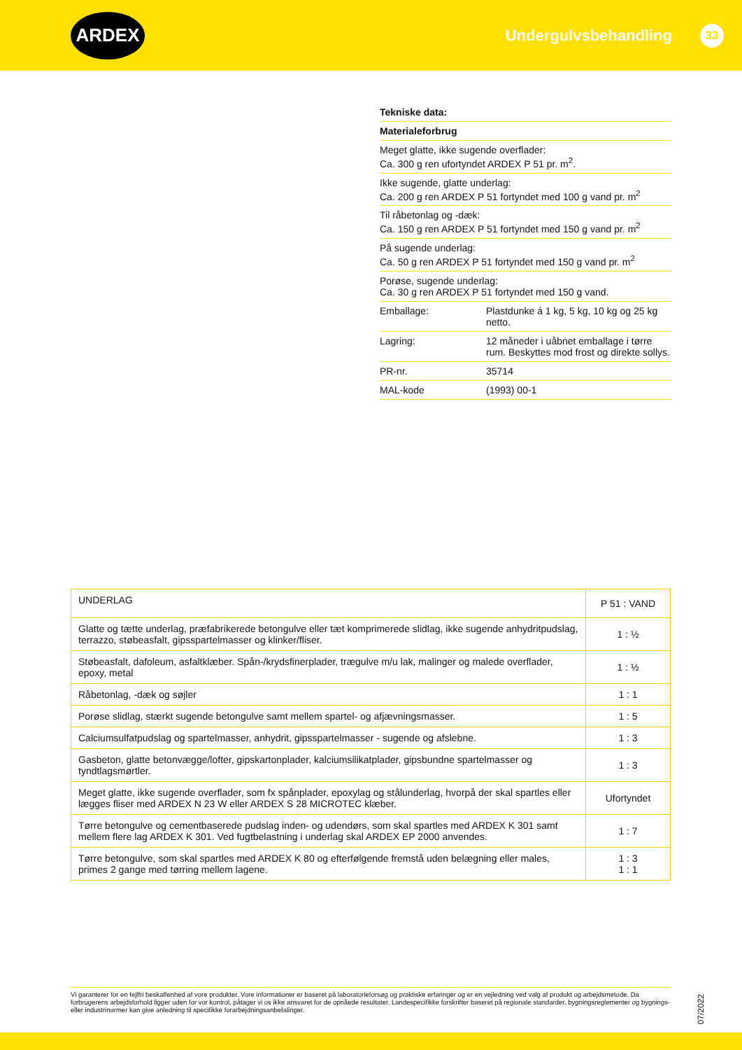ARDEX
Undergulvsbehandling 33
Tekniske data:
Materialeforbrug
Meget glatte, ikke sugende overflader:
Ca. 300 g ren ufortyndet ARDEX P 51 pr. m<sup>2</sup>.
Ikke sugende, glatte underlag:
Ca. 200 g ren ARDEX P 51 fortyndet med 100 g vand pr. m<sup>2</sup>
Til råbetonlag og -dæk:
Ca. 150 g ren ARDEX P 51 fortyndet med 150 g vand pr. m<sup>2</sup>
På sugende underlag:
Ca. 50 g ren ARDEX P 51 fortyndet med 150 g vand pr. m<sup>2</sup>
Porøse, sugende underlag:
Ca. 30 g ren ARDEX P 51 fortyndet med 150 g vand.
Emballage: Plastdunke á 1 kg, 5 kg, 10 kg og 25 kg netto.
Lagring: 12 måneder i uåbnet emballage i tørre rum. Beskyttes mod frost og direkte sollys.
PR-nr. 35714
MAL-kode (1993) 00-1
| UNDERLAG | P 51 : VAND |
| Glatte og tætte underlag, præfabrikerede betongulve eller tæt komprimerede slidlag, ikke sugende anhydritpudslag, terrazzo, støbeasfalt, gipsspartelmasser og klinker/fliser. | 1 : ½ |
| Støbeasfalt, dafoleum, asfaltklæber. Spån-/krydsfinerplader, trægulve m/u lak, malinger og malede overflader, epoxy, metal | 1 : ½ |
| Råbetonlag, -dæk og søjler | 1 : 1 |
| Porøse slidlag, stærkt sugende betongulve samt mellem spartel- og afjævningsmasser. | 1 : 5 |
| Calciumsulfatpudslag og spartelmasser, anhydrit, gipsspartelmasser - sugende og afslebne. | 1 : 3 |
| Gasbeton, glatte betonvægge/lofter, gipskartonplader, kalciumsilikatplader, gipsbundne spartelmasser og tyndtlagsmørtler. | 1 : 3 |
| Meget glatte, ikke sugende overflader, som fx spånplader, epoxylag og stålunderlag, hvorpå der skal spartles eller lægges fliser med ARDEX N 23 W eller ARDEX S 28 MICROTEC klæber. | Ufortyndet |
| Tørre betongulve og cementbaserede pudslag inden- og udendørs, som skal spartles med ARDEX K 301 samt mellem flere lag ARDEX K 301. Ved fugtbelastning i underlag skal ARDEX EP 2000 anvendes. | 1 : 7 |
| Tørre betongulve, som skal spartles med ARDEX K 80 og efterfølgende fremstå uden belægning eller males, primes 2 gange med tørring mellem lagene. | 1 : 3 1 : 1 |
Vi garanterer for en fejlfri beskaffenhed af vore produkter. Vore informationer er baseret på laboratorieforsøg og praktiske erfaringer og er en vejledning ved valg af produkt og arbejdsmetode. Da forbrugerens arbejdsforhold ligger uden for vor kontrol, påtager vi os ikke ansvaret for de opnåede resultater. Landespecifikke forskrifter baseret på regionale standarder, bygningsreglementer og bygnings- eller industrinormer kan give anledning til specifikke forarbejdningsanbefalinger.
07/2022